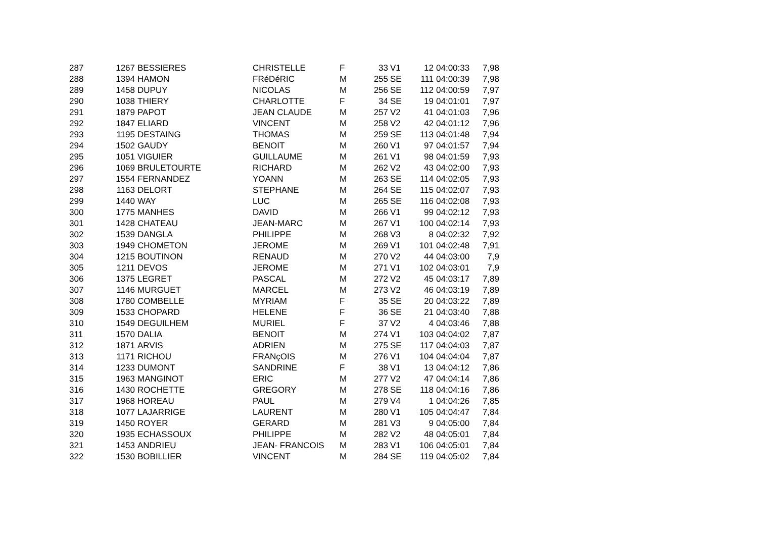| 287 | 1267 | BESSIERES | CHRISTELLE | F | 33 | V1 | 12 | 04:00:33 | 7,98 |
| 288 | 1394 | HAMON | FRéDéRIC | M | 255 | SE | 111 | 04:00:39 | 7,98 |
| 289 | 1458 | DUPUY | NICOLAS | M | 256 | SE | 112 | 04:00:59 | 7,97 |
| 290 | 1038 | THIERY | CHARLOTTE | F | 34 | SE | 19 | 04:01:01 | 7,97 |
| 291 | 1879 | PAPOT | JEAN CLAUDE | M | 257 | V2 | 41 | 04:01:03 | 7,96 |
| 292 | 1847 | ELIARD | VINCENT | M | 258 | V2 | 42 | 04:01:12 | 7,96 |
| 293 | 1195 | DESTAING | THOMAS | M | 259 | SE | 113 | 04:01:48 | 7,94 |
| 294 | 1502 | GAUDY | BENOIT | M | 260 | V1 | 97 | 04:01:57 | 7,94 |
| 295 | 1051 | VIGUIER | GUILLAUME | M | 261 | V1 | 98 | 04:01:59 | 7,93 |
| 296 | 1069 | BRULETOURTE | RICHARD | M | 262 | V2 | 43 | 04:02:00 | 7,93 |
| 297 | 1554 | FERNANDEZ | YOANN | M | 263 | SE | 114 | 04:02:05 | 7,93 |
| 298 | 1163 | DELORT | STEPHANE | M | 264 | SE | 115 | 04:02:07 | 7,93 |
| 299 | 1440 | WAY | LUC | M | 265 | SE | 116 | 04:02:08 | 7,93 |
| 300 | 1775 | MANHES | DAVID | M | 266 | V1 | 99 | 04:02:12 | 7,93 |
| 301 | 1428 | CHATEAU | JEAN-MARC | M | 267 | V1 | 100 | 04:02:14 | 7,93 |
| 302 | 1539 | DANGLA | PHILIPPE | M | 268 | V3 | 8 | 04:02:32 | 7,92 |
| 303 | 1949 | CHOMETON | JEROME | M | 269 | V1 | 101 | 04:02:48 | 7,91 |
| 304 | 1215 | BOUTINON | RENAUD | M | 270 | V2 | 44 | 04:03:00 | 7,9 |
| 305 | 1211 | DEVOS | JEROME | M | 271 | V1 | 102 | 04:03:01 | 7,9 |
| 306 | 1375 | LEGRET | PASCAL | M | 272 | V2 | 45 | 04:03:17 | 7,89 |
| 307 | 1146 | MURGUET | MARCEL | M | 273 | V2 | 46 | 04:03:19 | 7,89 |
| 308 | 1780 | COMBELLE | MYRIAM | F | 35 | SE | 20 | 04:03:22 | 7,89 |
| 309 | 1533 | CHOPARD | HELENE | F | 36 | SE | 21 | 04:03:40 | 7,88 |
| 310 | 1549 | DEGUILHEM | MURIEL | F | 37 | V2 | 4 | 04:03:46 | 7,88 |
| 311 | 1570 | DALIA | BENOIT | M | 274 | V1 | 103 | 04:04:02 | 7,87 |
| 312 | 1871 | ARVIS | ADRIEN | M | 275 | SE | 117 | 04:04:03 | 7,87 |
| 313 | 1171 | RICHOU | FRANçOIS | M | 276 | V1 | 104 | 04:04:04 | 7,87 |
| 314 | 1233 | DUMONT | SANDRINE | F | 38 | V1 | 13 | 04:04:12 | 7,86 |
| 315 | 1963 | MANGINOT | ERIC | M | 277 | V2 | 47 | 04:04:14 | 7,86 |
| 316 | 1430 | ROCHETTE | GREGORY | M | 278 | SE | 118 | 04:04:16 | 7,86 |
| 317 | 1968 | HOREAU | PAUL | M | 279 | V4 | 1 | 04:04:26 | 7,85 |
| 318 | 1077 | LAJARRIGE | LAURENT | M | 280 | V1 | 105 | 04:04:47 | 7,84 |
| 319 | 1450 | ROYER | GERARD | M | 281 | V3 | 9 | 04:05:00 | 7,84 |
| 320 | 1935 | ECHASSOUX | PHILIPPE | M | 282 | V2 | 48 | 04:05:01 | 7,84 |
| 321 | 1453 | ANDRIEU | JEAN- FRANCOIS | M | 283 | V1 | 106 | 04:05:01 | 7,84 |
| 322 | 1530 | BOBILLIER | VINCENT | M | 284 | SE | 119 | 04:05:02 | 7,84 |